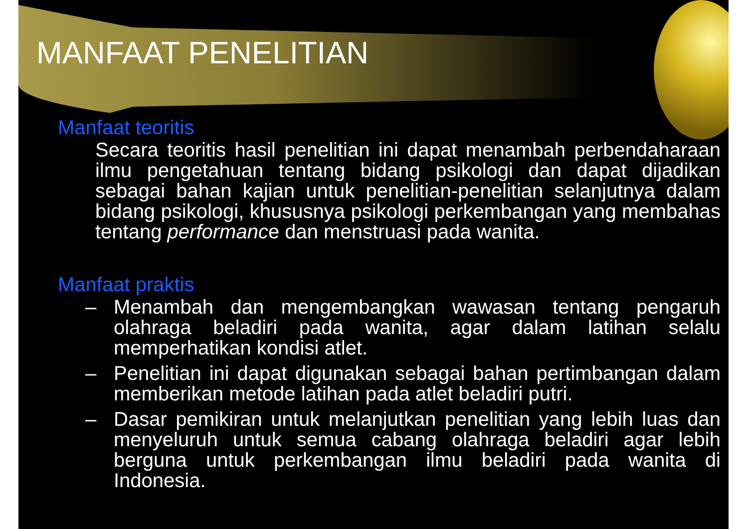MANFAAT PENELITIAN
Manfaat teoritis
Secara teoritis hasil penelitian ini dapat menambah perbendaharaan ilmu pengetahuan tentang bidang psikologi dan dapat dijadikan sebagai bahan kajian untuk penelitian-penelitian selanjutnya dalam bidang psikologi, khususnya psikologi perkembangan yang membahas tentang performance dan menstruasi pada wanita.
Manfaat praktis
– Menambah dan mengembangkan wawasan tentang pengaruh olahraga beladiri pada wanita, agar dalam latihan selalu memperhatikan kondisi atlet.
– Penelitian ini dapat digunakan sebagai bahan pertimbangan dalam memberikan metode latihan pada atlet beladiri putri.
– Dasar pemikiran untuk melanjutkan penelitian yang lebih luas dan menyeluruh untuk semua cabang olahraga beladiri agar lebih berguna untuk perkembangan ilmu beladiri pada wanita di Indonesia.